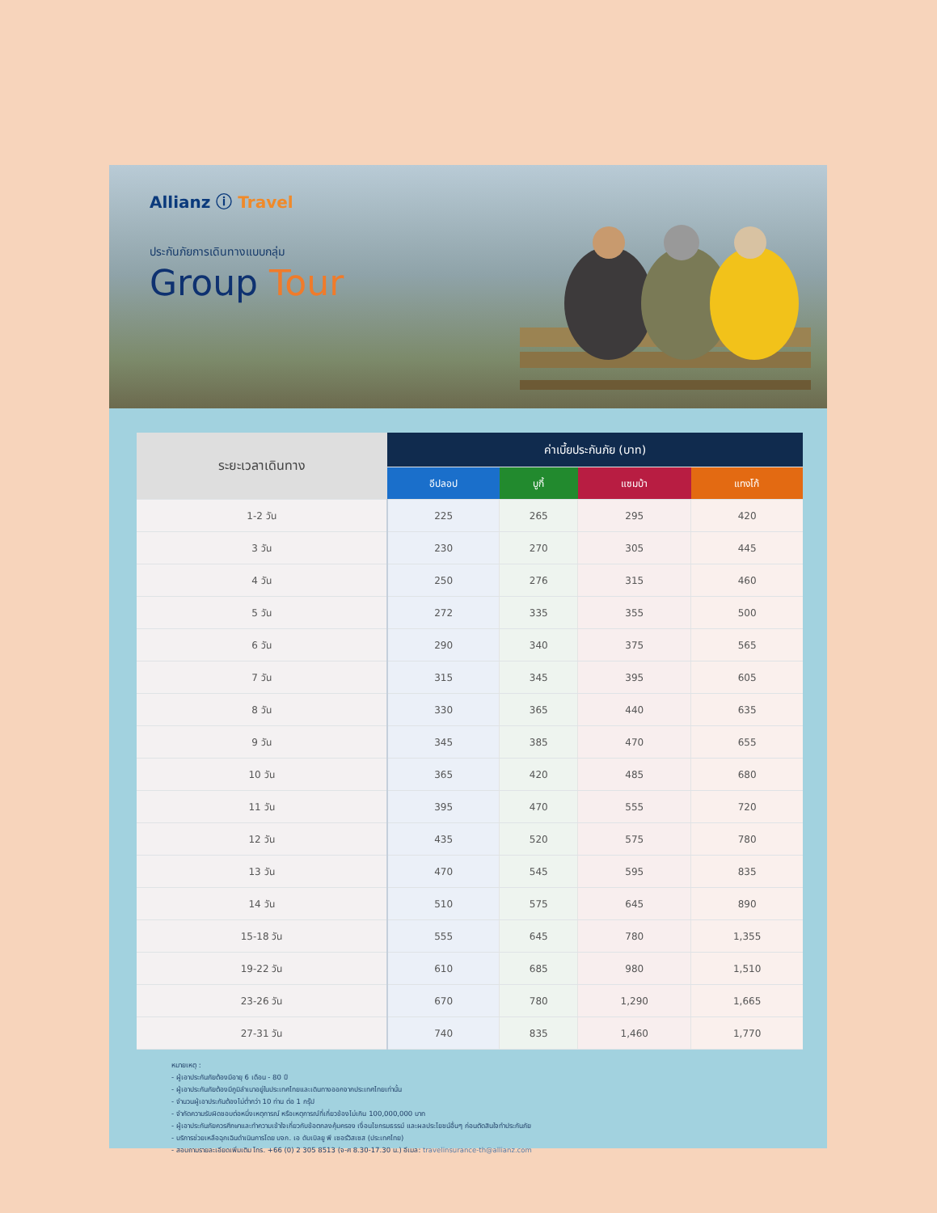Allianz ⓘ Travel
ประกันภัยการเดินทางแบบกลุ่ม
Group Tour
| ระยะเวลาเดินทาง | ค่าเบี้ยประกันภัย (บาท) | | | |
| --- | --- | --- | --- | --- |
| | อีปลอป | บูกี้ | แซมบ้า | แทงโก้ |
| 1-2 วัน | 225 | 265 | 295 | 420 |
| 3 วัน | 230 | 270 | 305 | 445 |
| 4 วัน | 250 | 276 | 315 | 460 |
| 5 วัน | 272 | 335 | 355 | 500 |
| 6 วัน | 290 | 340 | 375 | 565 |
| 7 วัน | 315 | 345 | 395 | 605 |
| 8 วัน | 330 | 365 | 440 | 635 |
| 9 วัน | 345 | 385 | 470 | 655 |
| 10 วัน | 365 | 420 | 485 | 680 |
| 11 วัน | 395 | 470 | 555 | 720 |
| 12 วัน | 435 | 520 | 575 | 780 |
| 13 วัน | 470 | 545 | 595 | 835 |
| 14 วัน | 510 | 575 | 645 | 890 |
| 15-18 วัน | 555 | 645 | 780 | 1,355 |
| 19-22 วัน | 610 | 685 | 980 | 1,510 |
| 23-26 วัน | 670 | 780 | 1,290 | 1,665 |
| 27-31 วัน | 740 | 835 | 1,460 | 1,770 |
หมายเหตุ :
- ผู้เอาประกันภัยต้องมีอายุ 6 เดือน - 80 ปี
- ผู้เอาประกันภัยต้องมีภูมิลำเนาอยู่ในประเทศไทยและเดินทางออกจากประเทศไทยเท่านั้น
- จำนวนผู้เอาประกันต้องไม่ต่ำกว่า 10 ท่าน ต่อ 1 กรุ๊ป
- จำกัดความรับผิดชอบต่อหนึ่งเหตุการณ์ หรือเหตุการณ์ที่เกี่ยวข้องไม่เกิน 100,000,000 บาท
- ผู้เอาประกันภัยควรศึกษาและทำความเข้าใจเกี่ยวกับข้อตกลงคุ้มครอง เงื่อนไขกรมธรรม์ และผลประโยชน์อื่นๆ ก่อนตัดสินใจทำประกันภัย
- บริการช่วยเหลือฉุกเฉินดำเนินการโดย บจก. เอ ดับเบิลยู พี เซอร์วิสเซส (ประเทศไทย)
- สอบถามรายละเอียดเพิ่มเติม โทร. +66 (0) 2 305 8513 (จ-ศ 8.30-17.30 น.) อีเมล: travelinsurance-th@allianz.com